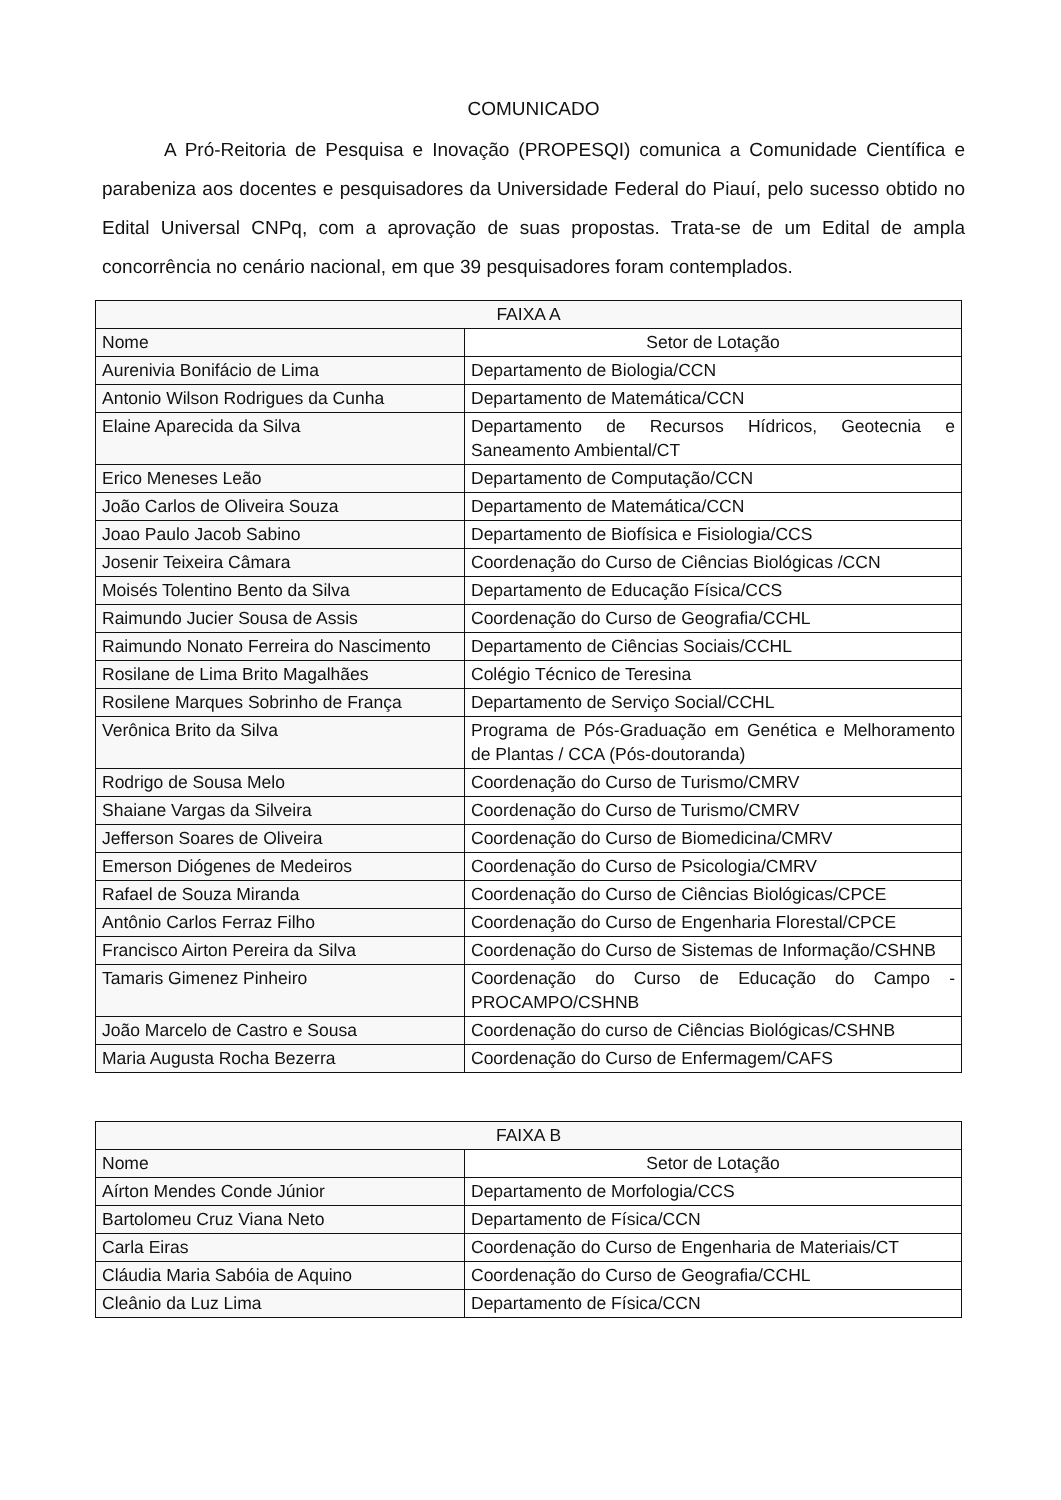COMUNICADO
A Pró-Reitoria de Pesquisa e Inovação (PROPESQI) comunica a Comunidade Científica e parabeniza aos docentes e pesquisadores da Universidade Federal do Piauí, pelo sucesso obtido no Edital Universal CNPq, com a aprovação de suas propostas. Trata-se de um Edital de ampla concorrência no cenário nacional, em que 39 pesquisadores foram contemplados.
| FAIXA A | |
| --- | --- |
| Nome | Setor de Lotação |
| Aurenivia Bonifácio de Lima | Departamento de Biologia/CCN |
| Antonio Wilson Rodrigues da Cunha | Departamento de Matemática/CCN |
| Elaine Aparecida da Silva | Departamento de Recursos Hídricos, Geotecnia e Saneamento Ambiental/CT |
| Erico Meneses Leão | Departamento de Computação/CCN |
| João Carlos de Oliveira Souza | Departamento de Matemática/CCN |
| Joao Paulo Jacob Sabino | Departamento de Biofísica e Fisiologia/CCS |
| Josenir Teixeira Câmara | Coordenação do Curso de Ciências Biológicas /CCN |
| Moisés Tolentino Bento da Silva | Departamento de Educação Física/CCS |
| Raimundo Jucier Sousa de Assis | Coordenação do Curso de Geografia/CCHL |
| Raimundo Nonato Ferreira do Nascimento | Departamento de Ciências Sociais/CCHL |
| Rosilane de Lima Brito Magalhães | Colégio Técnico de Teresina |
| Rosilene Marques Sobrinho de França | Departamento de Serviço Social/CCHL |
| Verônica Brito da Silva | Programa de Pós-Graduação em Genética e Melhoramento de Plantas / CCA (Pós-doutoranda) |
| Rodrigo de Sousa Melo | Coordenação do Curso de Turismo/CMRV |
| Shaiane Vargas da Silveira | Coordenação do Curso de Turismo/CMRV |
| Jefferson Soares de Oliveira | Coordenação do Curso de Biomedicina/CMRV |
| Emerson Diógenes de Medeiros | Coordenação do Curso de Psicologia/CMRV |
| Rafael de Souza Miranda | Coordenação do Curso de Ciências Biológicas/CPCE |
| Antônio Carlos Ferraz Filho | Coordenação do Curso de Engenharia Florestal/CPCE |
| Francisco Airton Pereira da Silva | Coordenação do Curso de Sistemas de Informação/CSHNB |
| Tamaris Gimenez Pinheiro | Coordenação do Curso de Educação do Campo -PROCAMPO/CSHNB |
| João Marcelo de Castro e Sousa | Coordenação do curso de Ciências Biológicas/CSHNB |
| Maria Augusta Rocha Bezerra | Coordenação do Curso de Enfermagem/CAFS |
| FAIXA B | |
| --- | --- |
| Nome | Setor de Lotação |
| Aírton Mendes Conde Júnior | Departamento de Morfologia/CCS |
| Bartolomeu Cruz Viana Neto | Departamento de Física/CCN |
| Carla Eiras | Coordenação do Curso de Engenharia de Materiais/CT |
| Cláudia Maria Sabóia de Aquino | Coordenação do Curso de Geografia/CCHL |
| Cleânio da Luz Lima | Departamento de Física/CCN |